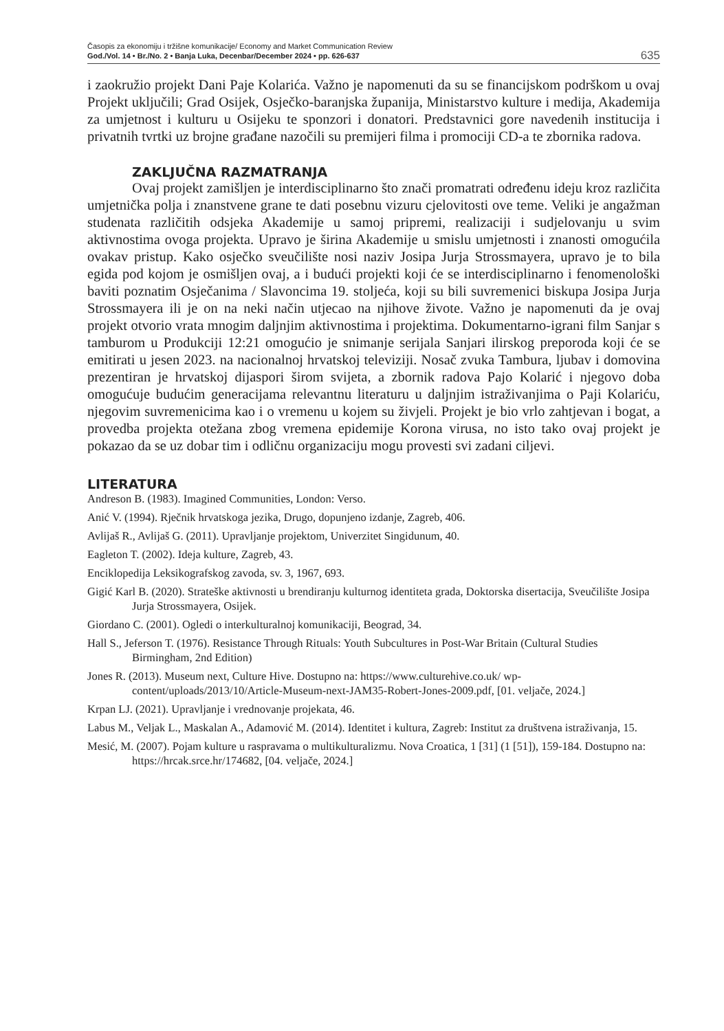Časopis za ekonomiju i tržišne komunikacije/ Economy and Market Communication Review
God./Vol. 14 • Br./No. 2 • Banja Luka, Decenbar/December 2024 • pp. 626-637
635
i zaokružio projekt Dani Paje Kolarića. Važno je napomenuti da su se financijskom podrškom u ovaj Projekt uključili; Grad Osijek, Osječko-baranjska županija, Ministarstvo kulture i medija, Akademija za umjetnost i kulturu u Osijeku te sponzori i donatori. Predstavnici gore navedenih institucija i privatnih tvrtki uz brojne građane nazočili su premijeri filma i promociji CD-a te zbornika radova.
ZAKLJUČNA RAZMATRANJA
Ovaj projekt zamišljen je interdisciplinarno što znači promatrati određenu ideju kroz različita umjetnička polja i znanstvene grane te dati posebnu vizuru cjelovitosti ove teme. Veliki je angažman studenata različitih odsjeka Akademije u samoj pripremi, realizaciji i sudjelovanju u svim aktivnostima ovoga projekta. Upravo je širina Akademije u smislu umjetnosti i znanosti omogućila ovakav pristup. Kako osječko sveučilište nosi naziv Josipa Jurja Strossmayera, upravo je to bila egida pod kojom je osmišljen ovaj, a i budući projekti koji će se interdisciplinarno i fenomenološki baviti poznatim Osječanima / Slavoncima 19. stoljeća, koji su bili suvremenici biskupa Josipa Jurja Strossmayera ili je on na neki način utjecao na njihove živote. Važno je napomenuti da je ovaj projekt otvorio vrata mnogim daljnjim aktivnostima i projektima. Dokumentarno-igrani film Sanjar s tamburom u Produkciji 12:21 omogućio je snimanje serijala Sanjari ilirskog preporoda koji će se emitirati u jesen 2023. na nacionalnoj hrvatskoj televiziji. Nosač zvuka Tambura, ljubav i domovina prezentiran je hrvatskoj dijaspori širom svijeta, a zbornik radova Pajo Kolarić i njegovo doba omogućuje budućim generacijama relevantnu literaturu u daljnjim istraživanjima o Paji Kolariću, njegovim suvremenicima kao i o vremenu u kojem su živjeli. Projekt je bio vrlo zahtjevan i bogat, a provedba projekta otežana zbog vremena epidemije Korona virusa, no isto tako ovaj projekt je pokazao da se uz dobar tim i odličnu organizaciju mogu provesti svi zadani ciljevi.
LITERATURA
Andreson B. (1983). Imagined Communities, London: Verso.
Anić V. (1994). Rječnik hrvatskoga jezika, Drugo, dopunjeno izdanje, Zagreb, 406.
Avlijaš R., Avlijaš G. (2011). Upravljanje projektom, Univerzitet Singidunum, 40.
Eagleton T. (2002). Ideja kulture, Zagreb, 43.
Enciklopedija Leksikografskog zavoda, sv. 3, 1967, 693.
Gigić Karl B. (2020). Strateške aktivnosti u brendiranju kulturnog identiteta grada, Doktorska disertacija, Sveučilište Josipa Jurja Strossmayera, Osijek.
Giordano C. (2001). Ogledi o interkulturalnoj komunikaciji, Beograd, 34.
Hall S., Jeferson T. (1976). Resistance Through Rituals: Youth Subcultures in Post-War Britain (Cultural Studies Birmingham, 2nd Edition)
Jones R. (2013). Museum next, Culture Hive. Dostupno na: https://www.culturehive.co.uk/ wp-content/uploads/2013/10/Article-Museum-next-JAM35-Robert-Jones-2009.pdf, [01. veljače, 2024.]
Krpan LJ. (2021). Upravljanje i vrednovanje projekata, 46.
Labus M., Veljak L., Maskalan A., Adamović M. (2014). Identitet i kultura, Zagreb: Institut za društvena istraživanja, 15.
Mesić, M. (2007). Pojam kulture u raspravama o multikulturalizmu. Nova Croatica, 1 [31] (1 [51]), 159-184. Dostupno na: https://hrcak.srce.hr/174682, [04. veljače, 2024.]